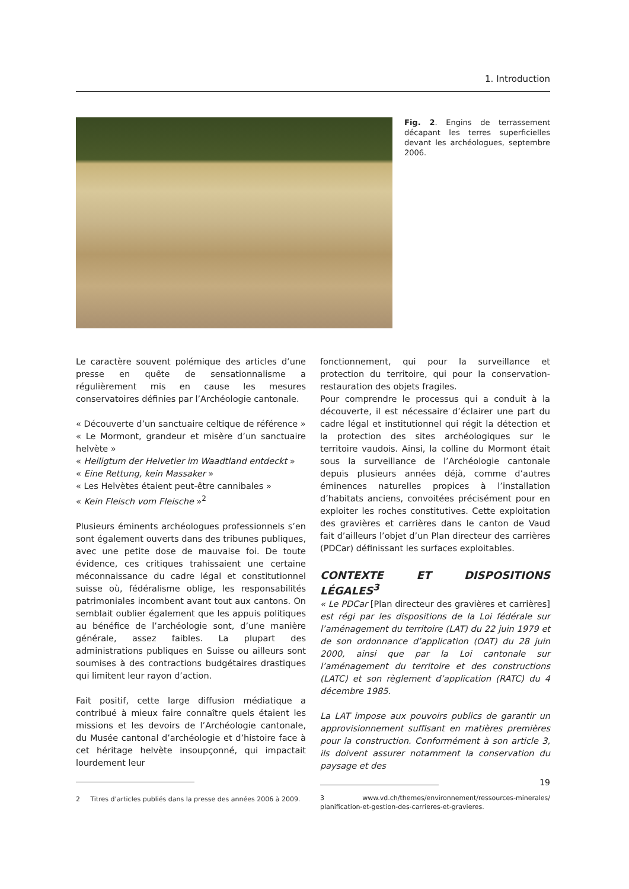1. Introduction
Fig. 2. Engins de terrassement décapant les terres superficielles devant les archéologues, septembre 2006.
Le caractère souvent polémique des articles d’une presse en quête de sensationnalisme a régulièrement mis en cause les mesures conservatoires définies par l’Archéologie cantonale.
« Découverte d’un sanctuaire celtique de référence »
« Le Mormont, grandeur et misère d’un sanctuaire helvète »
« Heiligtum der Helvetier im Waadtland entdeckt »
« Eine Rettung, kein Massaker »
« Les Helvètes étaient peut-être cannibales »
« Kein Fleisch vom Fleische »<sup>2</sup>
Plusieurs éminents archéologues professionnels s’en sont également ouverts dans des tribunes publiques, avec une petite dose de mauvaise foi. De toute évidence, ces critiques trahissaient une certaine méconnaissance du cadre légal et constitutionnel suisse où, fédéralisme oblige, les responsabilités patrimoniales incombent avant tout aux cantons. On semblait oublier également que les appuis politiques au bénéfice de l’archéologie sont, d’une manière générale, assez faibles. La plupart des administrations publiques en Suisse ou ailleurs sont soumises à des contractions budgétaires drastiques qui limitent leur rayon d’action.
Fait positif, cette large diffusion médiatique a contribué à mieux faire connaître quels étaient les missions et les devoirs de l’Archéologie cantonale, du Musée cantonal d’archéologie et d’histoire face à cet héritage helvète insoupçonné, qui impactait lourdement leur
2 Titres d’articles publiés dans la presse des années 2006 à 2009.
fonctionnement, qui pour la surveillance et protection du territoire, qui pour la conservation-restauration des objets fragiles.
Pour comprendre le processus qui a conduit à la découverte, il est nécessaire d’éclairer une part du cadre légal et institutionnel qui régit la détection et la protection des sites archéologiques sur le territoire vaudois. Ainsi, la colline du Mormont était sous la surveillance de l’Archéologie cantonale depuis plusieurs années déjà, comme d’autres éminences naturelles propices à l’installation d’habitats anciens, convoitées précisément pour en exploiter les roches constitutives. Cette exploitation des gravières et carrières dans le canton de Vaud fait d’ailleurs l’objet d’un Plan directeur des carrières (PDCar) définissant les surfaces exploitables.
CONTEXTE ET DISPOSITIONS LÉGALES<sup>3</sup>
« Le PDCar [Plan directeur des gravières et carrières] est régi par les dispositions de la Loi fédérale sur l’aménagement du territoire (LAT) du 22 juin 1979 et de son ordonnance d’application (OAT) du 28 juin 2000, ainsi que par la Loi cantonale sur l’aménagement du territoire et des constructions (LATC) et son règlement d’application (RATC) du 4 décembre 1985.
La LAT impose aux pouvoirs publics de garantir un approvisionnement suffisant en matières premières pour la construction. Conformément à son article 3, ils doivent assurer notamment la conservation du paysage et des
3 www.vd.ch/themes/environnement/ressources-minerales/ planification-et-gestion-des-carrieres-et-gravieres.
19